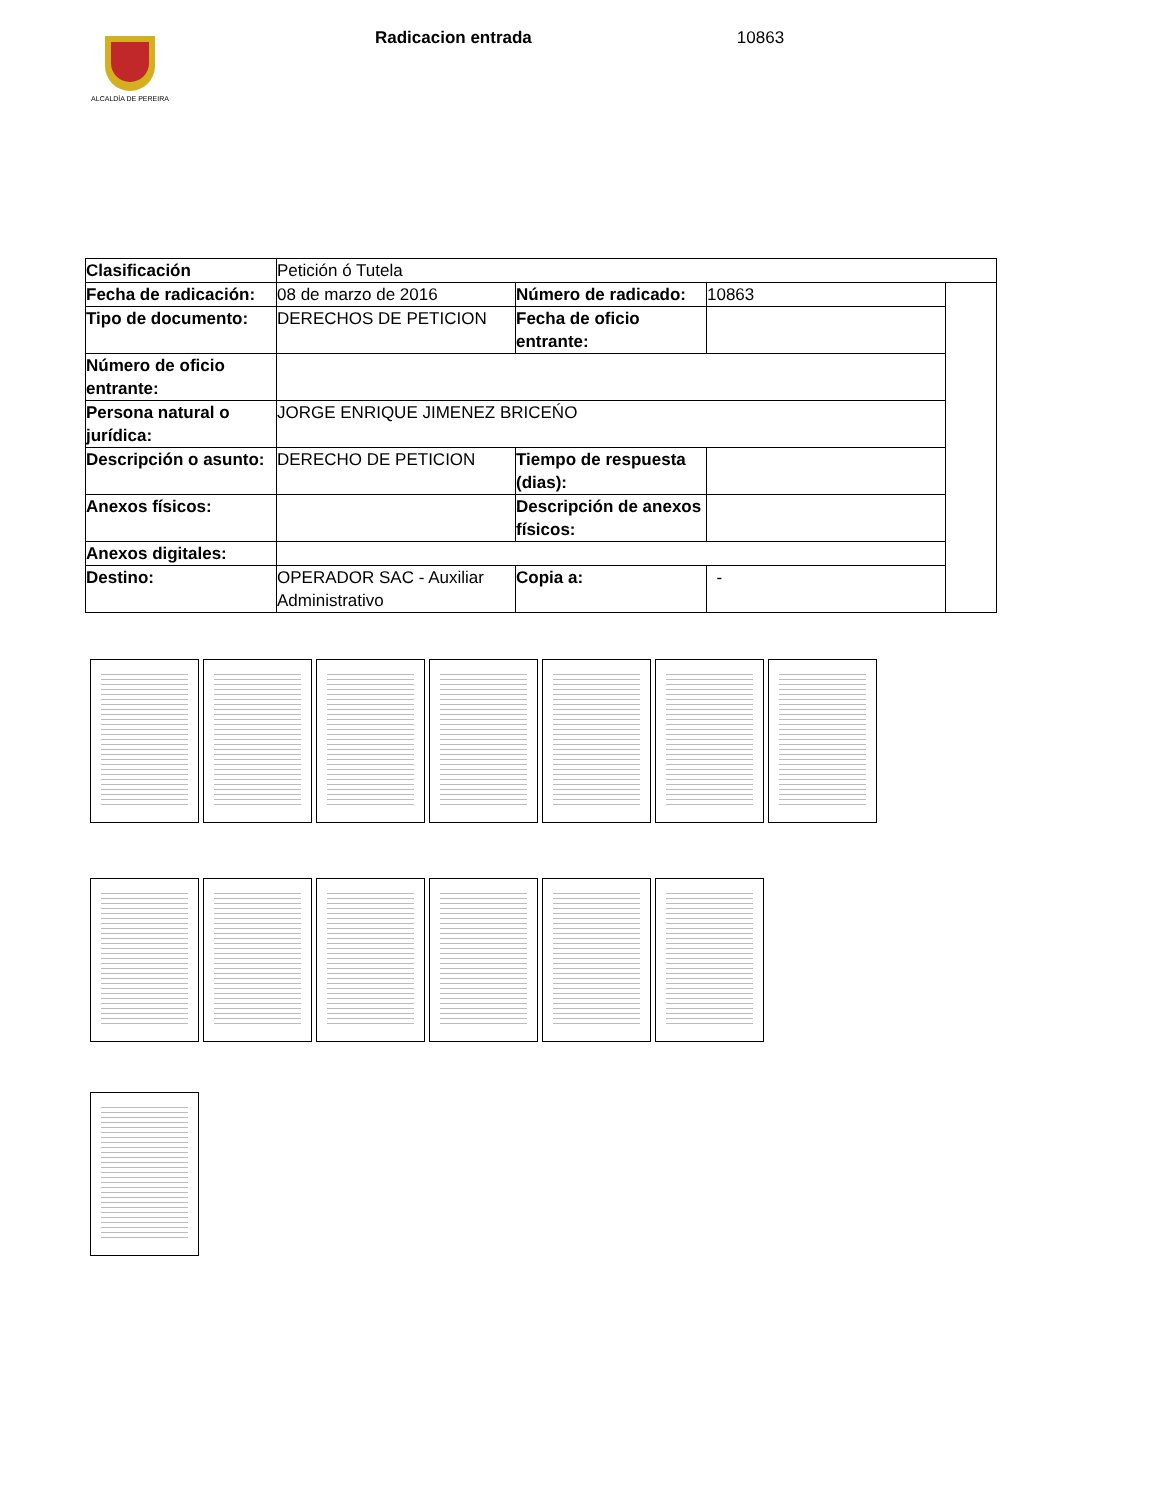ALCALDÍA DE PEREIRA
Radicacion entrada 10863
| Clasificación | Petición ó Tutela | | | |
| Fecha de radicación: | 08 de marzo de 2016 | Número de radicado: | 10863 | |
| Tipo de documento: | DERECHOS DE PETICION | Fecha de oficio entrante: | | |
| Número de oficio entrante: | | | | |
| Persona natural o jurídica: | JORGE ENRIQUE JIMENEZ BRICEŃO | | | |
| Descripción o asunto: | DERECHO DE PETICION | Tiempo de respuesta (dias): | | |
| Anexos físicos: | | Descripción de anexos físicos: | | |
| Anexos digitales: | | | | |
| Destino: | OPERADOR SAC - Auxiliar Administrativo | Copia a: | - | |